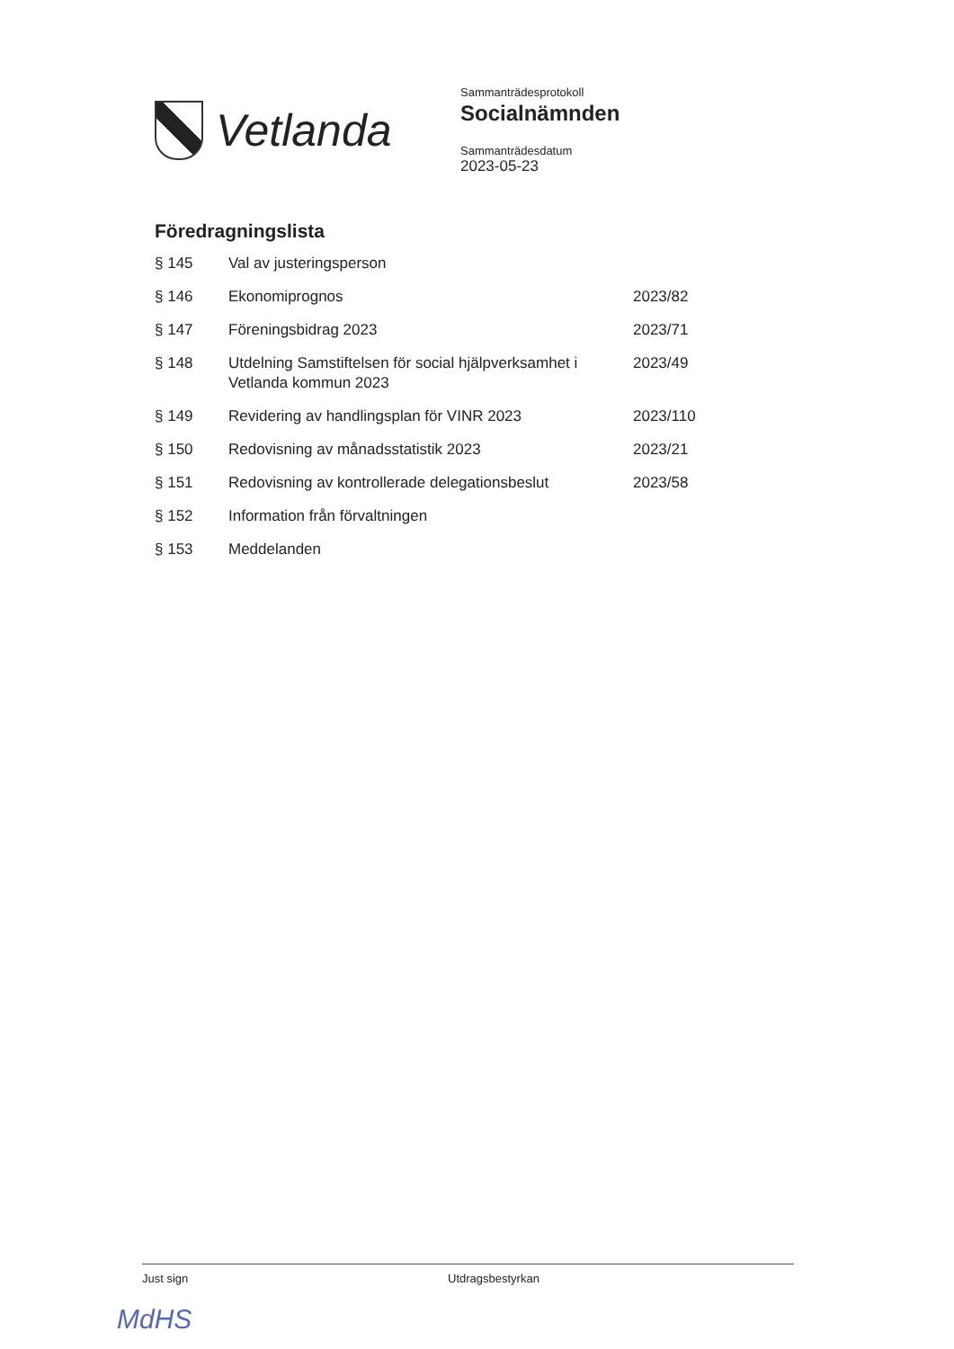Vetlanda
Sammanträdesprotokoll
Socialnämnden
Sammanträdesdatum
2023-05-23
Föredragningslista
| § 145 | Val av justeringsperson | |
| § 146 | Ekonomiprognos | 2023/82 |
| § 147 | Föreningsbidrag 2023 | 2023/71 |
| § 148 | Utdelning Samstiftelsen för social hjälpverksamhet i Vetlanda kommun 2023 | 2023/49 |
| § 149 | Revidering av handlingsplan för VINR 2023 | 2023/110 |
| § 150 | Redovisning av månadsstatistik 2023 | 2023/21 |
| § 151 | Redovisning av kontrollerade delegationsbeslut | 2023/58 |
| § 152 | Information från förvaltningen | |
| § 153 | Meddelanden | |
Just sign Utdragsbestyrkan
MdHS